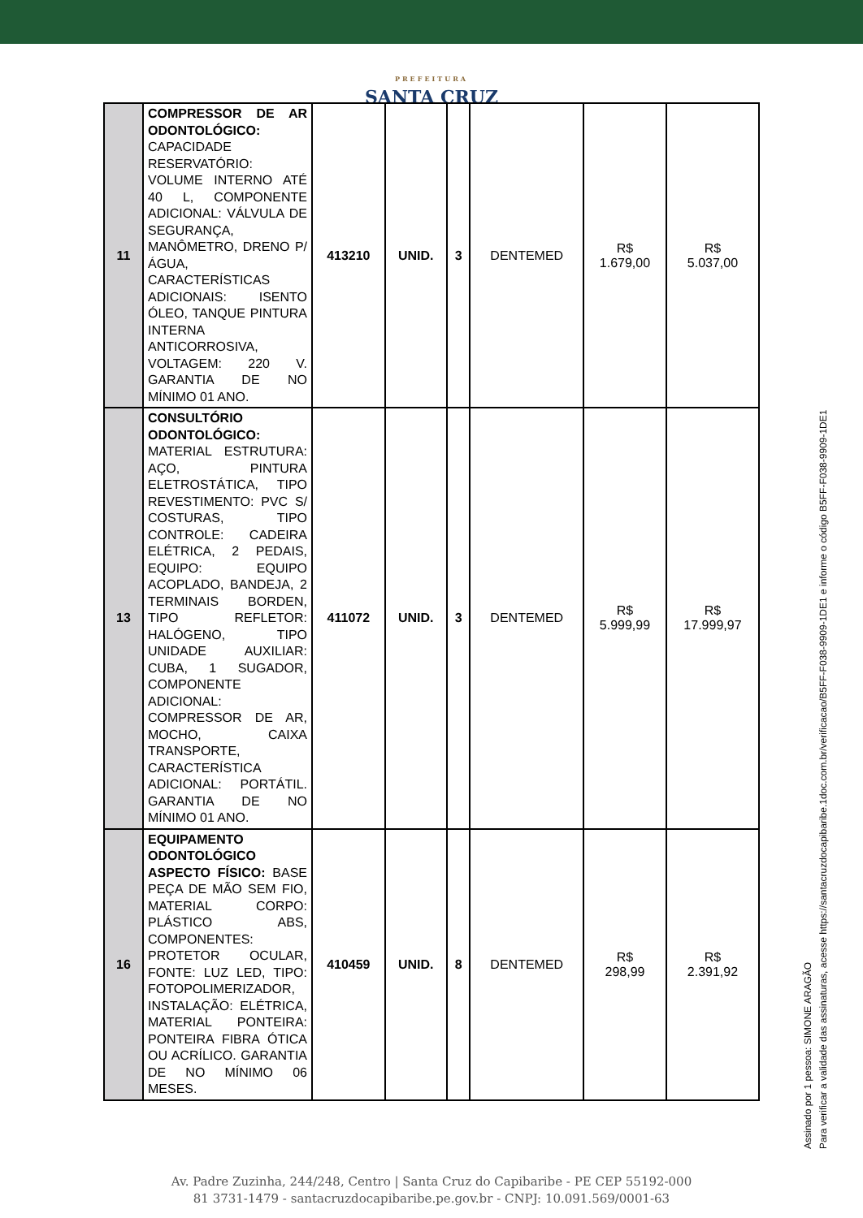PREFEITURA
SANTA CRUZ
| 11 | COMPRESSOR DE AR ODONTOLÓGICO: CAPACIDADE RESERVATÓRIO: VOLUME INTERNO ATÉ 40 L, COMPONENTE ADICIONAL: VÁLVULA DE SEGURANÇA, MANÔMETRO, DRENO P/ ÁGUA, CARACTERÍSTICAS ADICIONAIS: ISENTO ÓLEO, TANQUE PINTURA INTERNA ANTICORROSIVA, VOLTAGEM: 220 V. GARANTIA DE NO MÍNIMO 01 ANO. | 413210 | UNID. | 3 | DENTEMED | R$ 1.679,00 | R$ 5.037,00 |
| 13 | CONSULTÓRIO ODONTOLÓGICO: MATERIAL ESTRUTURA: AÇO, PINTURA ELETROSTÁTICA, TIPO REVESTIMENTO: PVC S/ COSTURAS, TIPO CONTROLE: CADEIRA ELÉTRICA, 2 PEDAIS, EQUIPO: EQUIPO ACOPLADO, BANDEJA, 2 TERMINAIS BORDEN, TIPO REFLETOR: HALÓGENO, TIPO UNIDADE AUXILIAR: CUBA, 1 SUGADOR, COMPONENTE ADICIONAL: COMPRESSOR DE AR, MOCHO, CAIXA TRANSPORTE, CARACTERÍSTICA ADICIONAL: PORTÁTIL. GARANTIA DE NO MÍNIMO 01 ANO. | 411072 | UNID. | 3 | DENTEMED | R$ 5.999,99 | R$ 17.999,97 |
| 16 | EQUIPAMENTO ODONTOLÓGICO ASPECTO FÍSICO: BASE PEÇA DE MÃO SEM FIO, MATERIAL CORPO: PLÁSTICO ABS, COMPONENTES: PROTETOR OCULAR, FONTE: LUZ LED, TIPO: FOTOPOLIMERIZADOR, INSTALAÇÃO: ELÉTRICA, MATERIAL PONTEIRA: PONTEIRA FIBRA ÓTICA OU ACRÍLICO. GARANTIA DE NO MÍNIMO 06 MESES. | 410459 | UNID. | 8 | DENTEMED | R$ 298,99 | R$ 2.391,92 |
Assinado por 1 pessoa: SIMONE ARAGÃO
Para verificar a validade das assinaturas, acesse https://santacruzdocapibaribe.1doc.com.br/verificacao/B5FF-F038-9909-1DE1 e informe o código B5FF-F038-9909-1DE1
Av. Padre Zuzinha, 244/248, Centro | Santa Cruz do Capibaribe - PE CEP 55192-000
81 3731-1479 - santacruzdocapibaribe.pe.gov.br - CNPJ: 10.091.569/0001-63